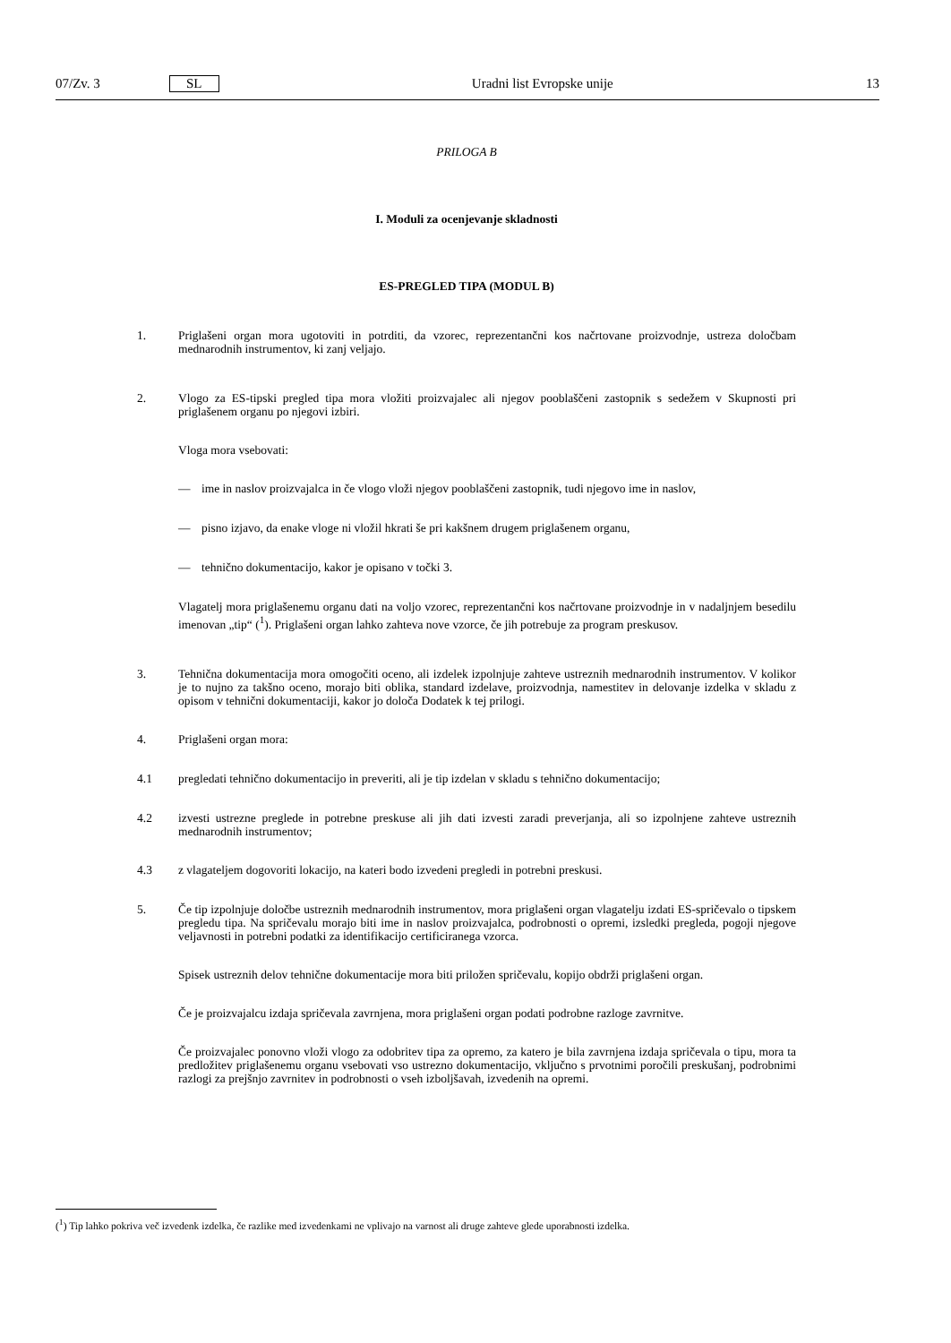07/Zv. 3 SL Uradni list Evropske unije 13
PRILOGA B
I. Moduli za ocenjevanje skladnosti
ES-PREGLED TIPA (MODUL B)
1.
Priglašeni organ mora ugotoviti in potrditi, da vzorec, reprezentančni kos načrtovane proizvodnje, ustreza določbam mednarodnih instrumentov, ki zanj veljajo.
2.
Vlogo za ES-tipski pregled tipa mora vložiti proizvajalec ali njegov pooblaščeni zastopnik s sedežem v Skupnosti pri priglašenem organu po njegovi izbiri.
Vloga mora vsebovati:
—
ime in naslov proizvajalca in če vlogo vloži njegov pooblaščeni zastopnik, tudi njegovo ime in naslov,
—
pisno izjavo, da enake vloge ni vložil hkrati še pri kakšnem drugem priglašenem organu,
—
tehnično dokumentacijo, kakor je opisano v točki 3.
Vlagatelj mora priglašenemu organu dati na voljo vzorec, reprezentančni kos načrtovane proizvodnje in v nadaljnjem besedilu imenovan „tip“ (<sup>1</sup>). Priglašeni organ lahko zahteva nove vzorce, če jih potrebuje za program preskusov.
3.
Tehnična dokumentacija mora omogočiti oceno, ali izdelek izpolnjuje zahteve ustreznih mednarodnih instrumentov. V kolikor je to nujno za takšno oceno, morajo biti oblika, standard izdelave, proizvodnja, namestitev in delovanje izdelka v skladu z opisom v tehnični dokumentaciji, kakor jo določa Dodatek k tej prilogi.
4.
Priglašeni organ mora:
4.1
pregledati tehnično dokumentacijo in preveriti, ali je tip izdelan v skladu s tehnično dokumentacijo;
4.2
izvesti ustrezne preglede in potrebne preskuse ali jih dati izvesti zaradi preverjanja, ali so izpolnjene zahteve ustreznih mednarodnih instrumentov;
4.3
z vlagateljem dogovoriti lokacijo, na kateri bodo izvedeni pregledi in potrebni preskusi.
5.
Če tip izpolnjuje določbe ustreznih mednarodnih instrumentov, mora priglašeni organ vlagatelju izdati ES-spričevalo o tipskem pregledu tipa. Na spričevalu morajo biti ime in naslov proizvajalca, podrobnosti o opremi, izsledki pregleda, pogoji njegove veljavnosti in potrebni podatki za identifikacijo certificiranega vzorca.
Spisek ustreznih delov tehnične dokumentacije mora biti priložen spričevalu, kopijo obdrži priglašeni organ.
Če je proizvajalcu izdaja spričevala zavrnjena, mora priglašeni organ podati podrobne razloge zavrnitve.
Če proizvajalec ponovno vloži vlogo za odobritev tipa za opremo, za katero je bila zavrnjena izdaja spričevala o tipu, mora ta predložitev priglašenemu organu vsebovati vso ustrezno dokumentacijo, vključno s prvotnimi poročili preskušanj, podrobnimi razlogi za prejšnjo zavrnitev in podrobnosti o vseh izboljšavah, izvedenih na opremi.
(<sup>1</sup>) Tip lahko pokriva več izvedenk izdelka, če razlike med izvedenkami ne vplivajo na varnost ali druge zahteve glede uporabnosti izdelka.